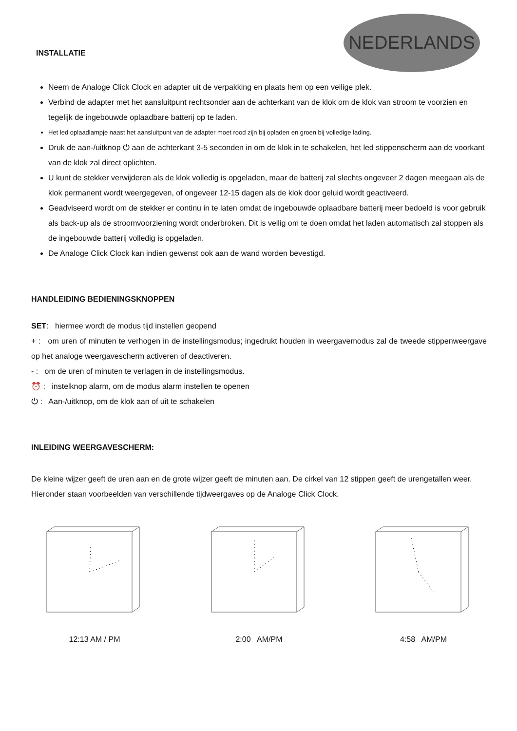NEDERLANDS
INSTALLATIE
Neem de Analoge Click Clock en adapter uit de verpakking en plaats hem op een veilige plek.
Verbind de adapter met het aansluitpunt rechtsonder aan de achterkant van de klok om de klok van stroom te voorzien en tegelijk de ingebouwde oplaadbare batterij op te laden.
Het led oplaadlampje naast het aansluitpunt van de adapter moet rood zijn bij opladen en groen bij volledige lading.
Druk de aan-/uitknop ⏻ aan de achterkant 3-5 seconden in om de klok in te schakelen, het led stippenscherm aan de voorkant van de klok zal direct oplichten.
U kunt de stekker verwijderen als de klok volledig is opgeladen, maar de batterij zal slechts ongeveer 2 dagen meegaan als de klok permanent wordt weergegeven, of ongeveer 12-15 dagen als de klok door geluid wordt geactiveerd.
Geadviseerd wordt om de stekker er continu in te laten omdat de ingebouwde oplaadbare batterij meer bedoeld is voor gebruik als back-up als de stroomvoorziening wordt onderbroken. Dit is veilig om te doen omdat het laden automatisch zal stoppen als de ingebouwde batterij volledig is opgeladen.
De Analoge Click Clock kan indien gewenst ook aan de wand worden bevestigd.
HANDLEIDING BEDIENINGSKNOPPEN
SET: hiermee wordt de modus tijd instellen geopend
+ : om uren of minuten te verhogen in de instellingsmodus; ingedrukt houden in weergavemodus zal de tweede stippenweergave op het analoge weergavescherm activeren of deactiveren.
- : om de uren of minuten te verlagen in de instellingsmodus.
⏰ : instelknop alarm, om de modus alarm instellen te openen
⏻ : Aan-/uitknop, om de klok aan of uit te schakelen
INLEIDING WEERGAVESCHERM:
De kleine wijzer geeft de uren aan en de grote wijzer geeft de minuten aan. De cirkel van 12 stippen geeft de urengetallen weer. Hieronder staan voorbeelden van verschillende tijdweergaves op de Analoge Click Clock.
12:13 AM / PM 2:00 AM/PM 4:58 AM/PM